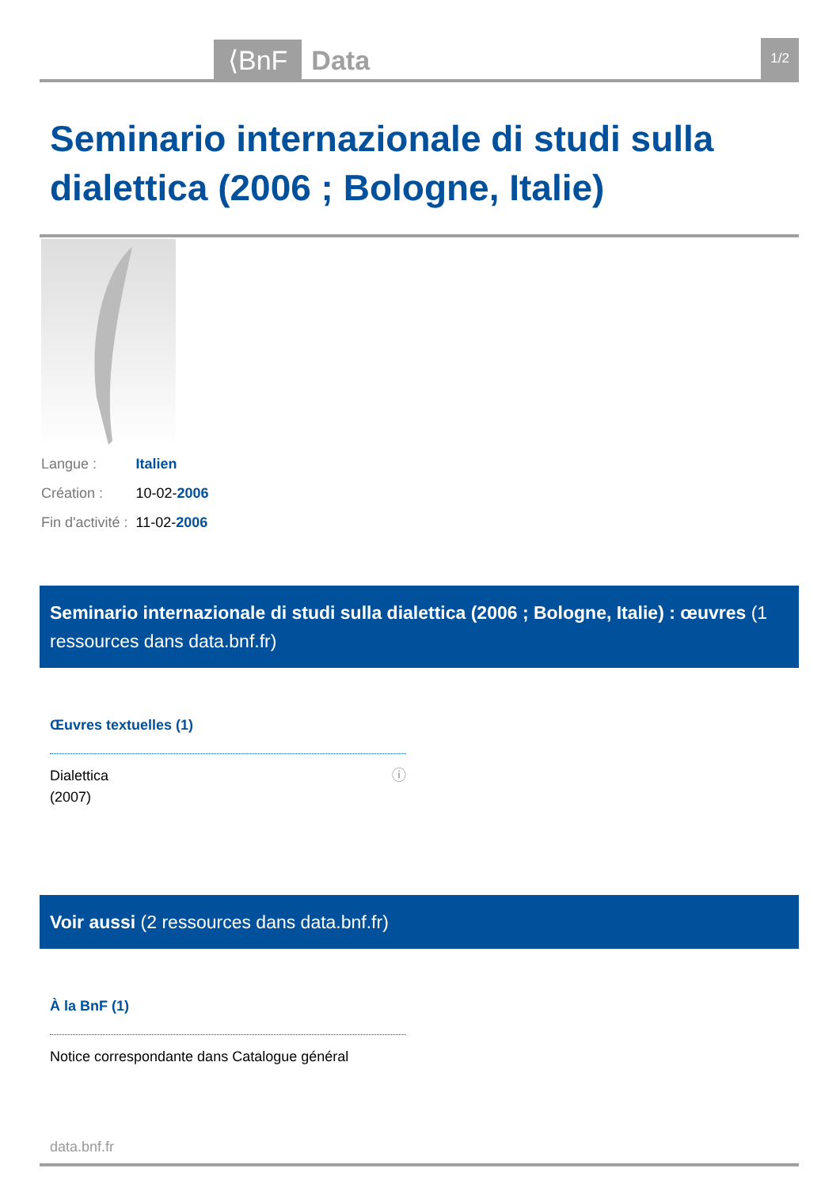⟨BnF Data 1/2
Seminario internazionale di studi sulla dialettica (2006 ; Bologne, Italie)
| Langue : | Italien |
| Création : | 10-02- 2006 |
| Fin d'activité : | 11-02- 2006 |
Seminario internazionale di studi sulla dialettica (2006 ; Bologne, Italie) : œuvres (1 ressources dans data.bnf.fr)
Œuvres textuelles (1)
Dialettica
(2007) ⓘ
Voir aussi (2 ressources dans data.bnf.fr)
À la BnF (1)
Notice correspondante dans Catalogue général
data.bnf.fr